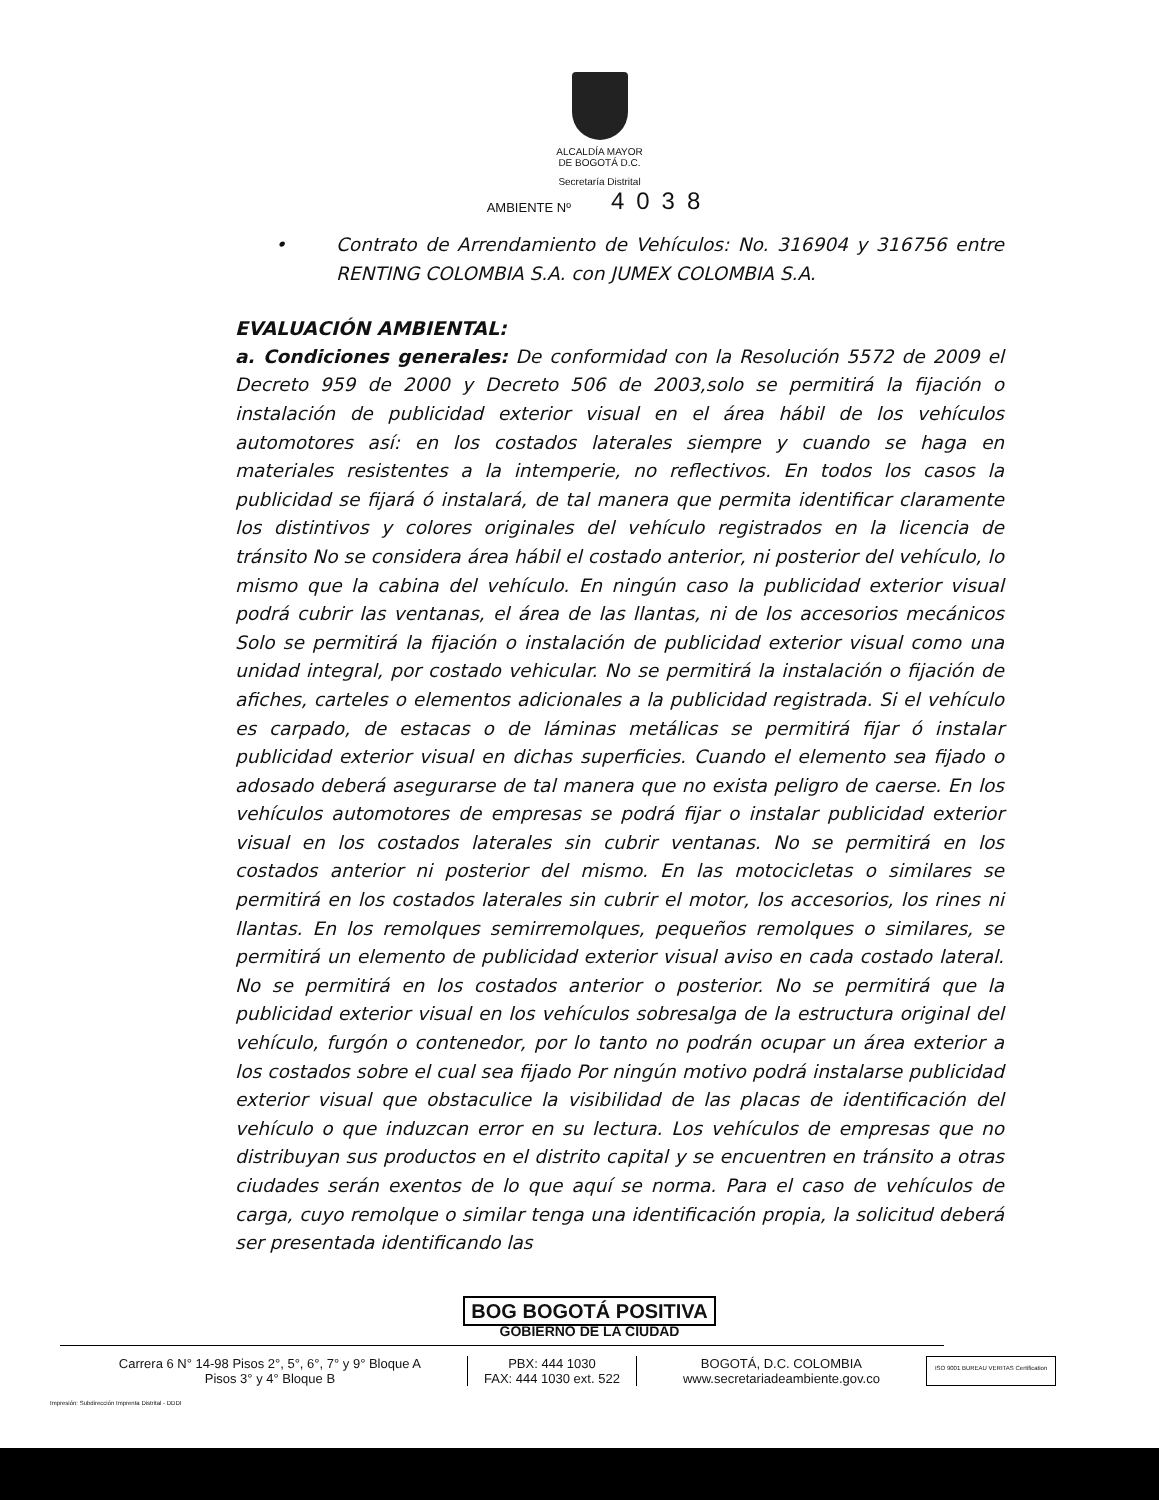ALCALDÍA MAYOR
DE BOGOTÁ D.C.
Secretaría Distrital
AMBIENTE Nº 4038
• Contrato de Arrendamiento de Vehículos: No. 316904 y 316756 entre RENTING COLOMBIA S.A. con JUMEX COLOMBIA S.A.
EVALUACIÓN AMBIENTAL:
a. Condiciones generales: De conformidad con la Resolución 5572 de 2009 el Decreto 959 de 2000 y Decreto 506 de 2003,solo se permitirá la fijación o instalación de publicidad exterior visual en el área hábil de los vehículos automotores así: en los costados laterales siempre y cuando se haga en materiales resistentes a la intemperie, no reflectivos. En todos los casos la publicidad se fijará ó instalará, de tal manera que permita identificar claramente los distintivos y colores originales del vehículo registrados en la licencia de tránsito No se considera área hábil el costado anterior, ni posterior del vehículo, lo mismo que la cabina del vehículo. En ningún caso la publicidad exterior visual podrá cubrir las ventanas, el área de las llantas, ni de los accesorios mecánicos Solo se permitirá la fijación o instalación de publicidad exterior visual como una unidad integral, por costado vehicular. No se permitirá la instalación o fijación de afiches, carteles o elementos adicionales a la publicidad registrada. Si el vehículo es carpado, de estacas o de láminas metálicas se permitirá fijar ó instalar publicidad exterior visual en dichas superficies. Cuando el elemento sea fijado o adosado deberá asegurarse de tal manera que no exista peligro de caerse. En los vehículos automotores de empresas se podrá fijar o instalar publicidad exterior visual en los costados laterales sin cubrir ventanas. No se permitirá en los costados anterior ni posterior del mismo. En las motocicletas o similares se permitirá en los costados laterales sin cubrir el motor, los accesorios, los rines ni llantas. En los remolques semirremolques, pequeños remolques o similares, se permitirá un elemento de publicidad exterior visual aviso en cada costado lateral. No se permitirá en los costados anterior o posterior. No se permitirá que la publicidad exterior visual en los vehículos sobresalga de la estructura original del vehículo, furgón o contenedor, por lo tanto no podrán ocupar un área exterior a los costados sobre el cual sea fijado Por ningún motivo podrá instalarse publicidad exterior visual que obstaculice la visibilidad de las placas de identificación del vehículo o que induzcan error en su lectura. Los vehículos de empresas que no distribuyan sus productos en el distrito capital y se encuentren en tránsito a otras ciudades serán exentos de lo que aquí se norma. Para el caso de vehículos de carga, cuyo remolque o similar tenga una identificación propia, la solicitud deberá ser presentada identificando las
BOG BOGOTÁ POSITIVA
GOBIERNO DE LA CIUDAD
Carrera 6 N° 14-98 Pisos 2°, 5°, 6°, 7° y 9° Bloque A
Pisos 3° y 4° Bloque B
PBX: 444 1030
FAX: 444 1030 ext. 522
BOGOTÁ, D.C. COLOMBIA
www.secretariadeambiente.gov.co
ISO 9001 BUREAU VERITAS Certification
Impresión: Subdirección Imprenta Distrital - DDDI